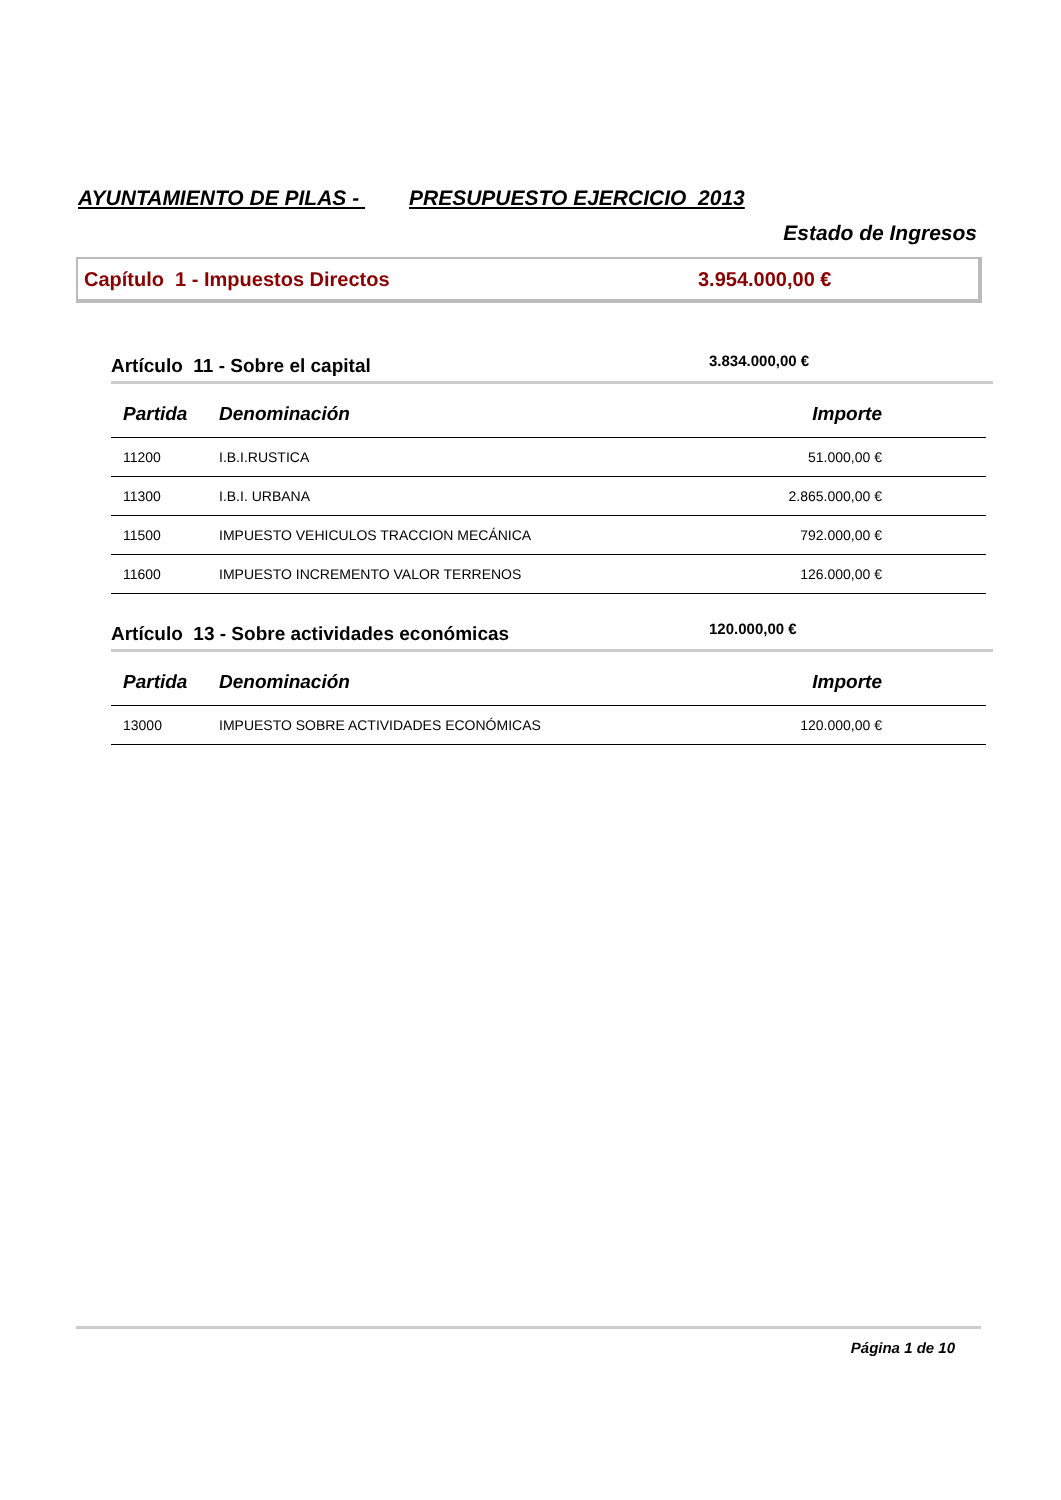AYUNTAMIENTO DE PILAS - PRESUPUESTO EJERCICIO 2013
Estado de Ingresos
Capítulo 1 - Impuestos Directos 3.954.000,00 €
Artículo 11 - Sobre el capital
3.834.000,00 €
| Partida | Denominación | Importe |
| --- | --- | --- |
| 11200 | I.B.I.RUSTICA | 51.000,00 € |
| 11300 | I.B.I. URBANA | 2.865.000,00 € |
| 11500 | IMPUESTO VEHICULOS TRACCION MECÁNICA | 792.000,00 € |
| 11600 | IMPUESTO INCREMENTO VALOR TERRENOS | 126.000,00 € |
Artículo 13 - Sobre actividades económicas
120.000,00 €
| Partida | Denominación | Importe |
| --- | --- | --- |
| 13000 | IMPUESTO SOBRE ACTIVIDADES ECONÓMICAS | 120.000,00 € |
Página 1 de 10